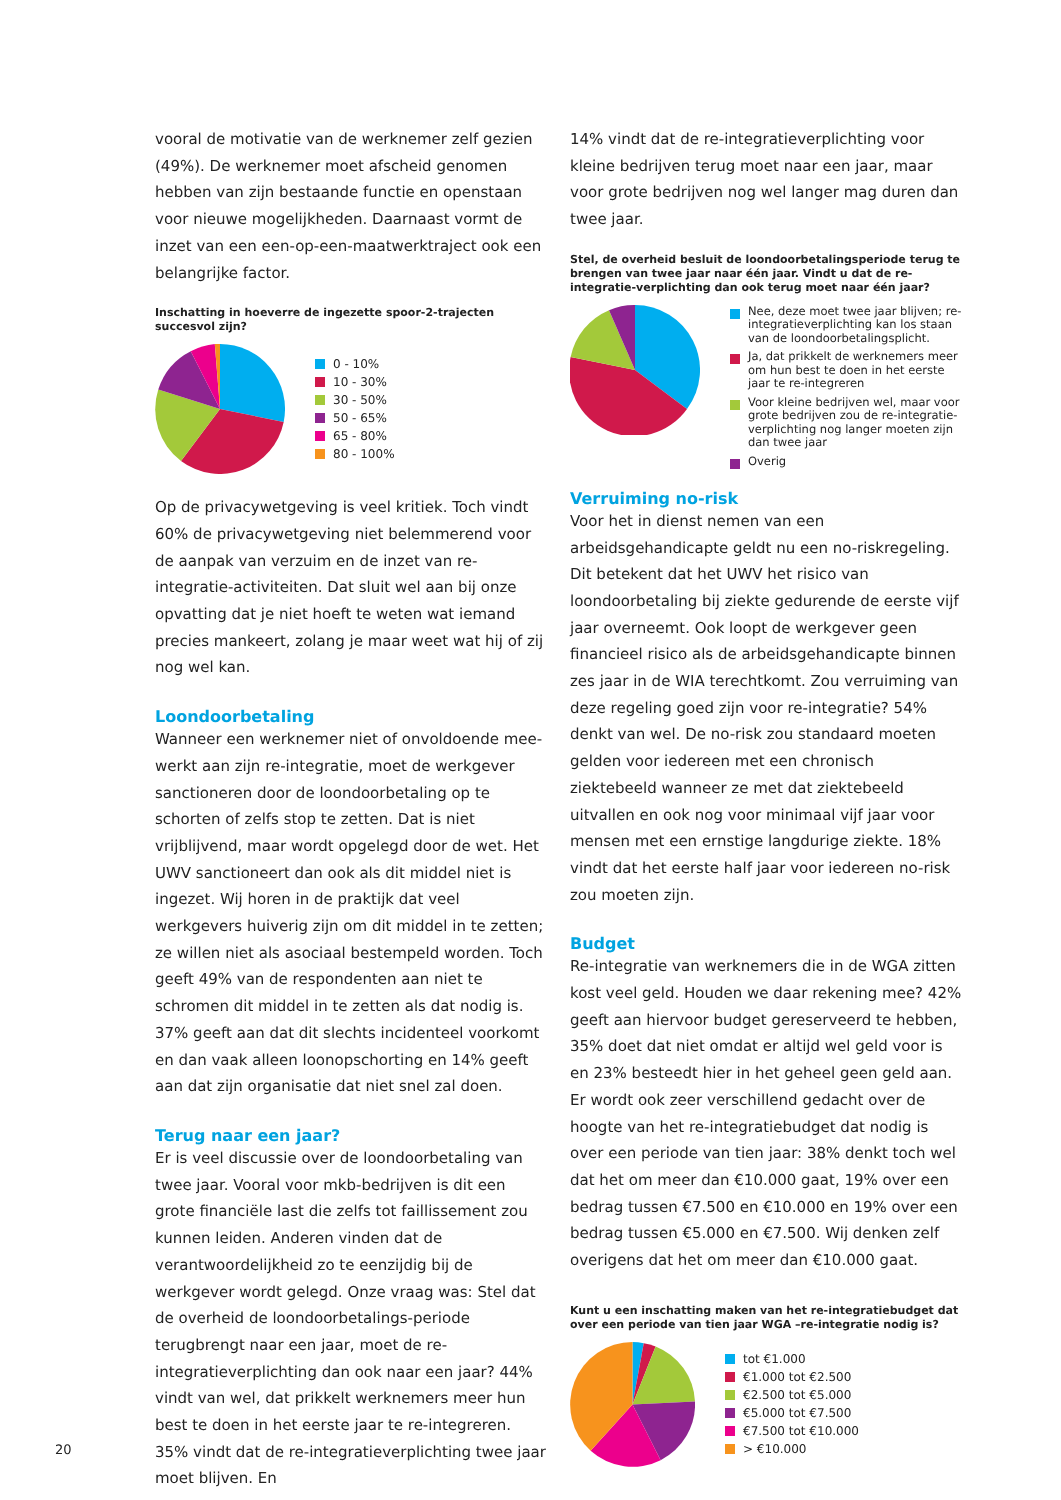vooral de motivatie van de werknemer zelf gezien (49%). De werknemer moet afscheid genomen hebben van zijn bestaande functie en openstaan voor nieuwe mogelijkheden. Daarnaast vormt de inzet van een een-op-een-maatwerktraject ook een belangrijke factor.
Inschatting in hoeverre de ingezette spoor-2-trajecten succesvol zijn?
0 - 10%
10 - 30%
30 - 50%
50 - 65%
65 - 80%
80 - 100%
Op de privacywetgeving is veel kritiek. Toch vindt 60% de privacywetgeving niet belemmerend voor de aanpak van verzuim en de inzet van re-integratie-activiteiten. Dat sluit wel aan bij onze opvatting dat je niet hoeft te weten wat iemand precies mankeert, zolang je maar weet wat hij of zij nog wel kan.
Loondoorbetaling
Wanneer een werknemer niet of onvoldoende mee-werkt aan zijn re-integratie, moet de werkgever sanctioneren door de loondoorbetaling op te schorten of zelfs stop te zetten. Dat is niet vrijblijvend, maar wordt opgelegd door de wet. Het UWV sanctioneert dan ook als dit middel niet is ingezet. Wij horen in de praktijk dat veel werkgevers huiverig zijn om dit middel in te zetten; ze willen niet als asociaal bestempeld worden. Toch geeft 49% van de respondenten aan niet te schromen dit middel in te zetten als dat nodig is. 37% geeft aan dat dit slechts incidenteel voorkomt en dan vaak alleen loonopschorting en 14% geeft aan dat zijn organisatie dat niet snel zal doen.
Terug naar een jaar?
Er is veel discussie over de loondoorbetaling van twee jaar. Vooral voor mkb-bedrijven is dit een grote financiële last die zelfs tot faillissement zou kunnen leiden. Anderen vinden dat de verantwoordelijkheid zo te eenzijdig bij de werkgever wordt gelegd. Onze vraag was: Stel dat de overheid de loondoorbetalings-periode terugbrengt naar een jaar, moet de re-integratieverplichting dan ook naar een jaar? 44% vindt van wel, dat prikkelt werknemers meer hun best te doen in het eerste jaar te re-integreren. 35% vindt dat de re-integratieverplichting twee jaar moet blijven. En
14% vindt dat de re-integratieverplichting voor kleine bedrijven terug moet naar een jaar, maar voor grote bedrijven nog wel langer mag duren dan twee jaar.
Stel, de overheid besluit de loondoorbetalingsperiode terug te brengen van twee jaar naar één jaar. Vindt u dat de re-integratie-verplichting dan ook terug moet naar één jaar?
Nee, deze moet twee jaar blijven; re-integratieverplichting kan los staan van de loondoorbetalingsplicht.
Ja, dat prikkelt de werknemers meer om hun best te doen in het eerste jaar te re-integreren
Voor kleine bedrijven wel, maar voor grote bedrijven zou de re-integratie-verplichting nog langer moeten zijn dan twee jaar
Overig
Verruiming no-risk
Voor het in dienst nemen van een arbeidsgehandicapte geldt nu een no-riskregeling. Dit betekent dat het UWV het risico van loondoorbetaling bij ziekte gedurende de eerste vijf jaar overneemt. Ook loopt de werkgever geen financieel risico als de arbeidsgehandicapte binnen zes jaar in de WIA terechtkomt. Zou verruiming van deze regeling goed zijn voor re-integratie? 54% denkt van wel. De no-risk zou standaard moeten gelden voor iedereen met een chronisch ziektebeeld wanneer ze met dat ziektebeeld uitvallen en ook nog voor minimaal vijf jaar voor mensen met een ernstige langdurige ziekte. 18% vindt dat het eerste half jaar voor iedereen no-risk zou moeten zijn.
Budget
Re-integratie van werknemers die in de WGA zitten kost veel geld. Houden we daar rekening mee? 42% geeft aan hiervoor budget gereserveerd te hebben, 35% doet dat niet omdat er altijd wel geld voor is en 23% besteedt hier in het geheel geen geld aan. Er wordt ook zeer verschillend gedacht over de hoogte van het re-integratiebudget dat nodig is over een periode van tien jaar: 38% denkt toch wel dat het om meer dan €10.000 gaat, 19% over een bedrag tussen €7.500 en €10.000 en 19% over een bedrag tussen €5.000 en €7.500. Wij denken zelf overigens dat het om meer dan €10.000 gaat.
Kunt u een inschatting maken van het re-integratiebudget dat over een periode van tien jaar WGA –re-integratie nodig is?
tot €1.000
€1.000 tot €2.500
€2.500 tot €5.000
€5.000 tot €7.500
€7.500 tot €10.000
> €10.000
20